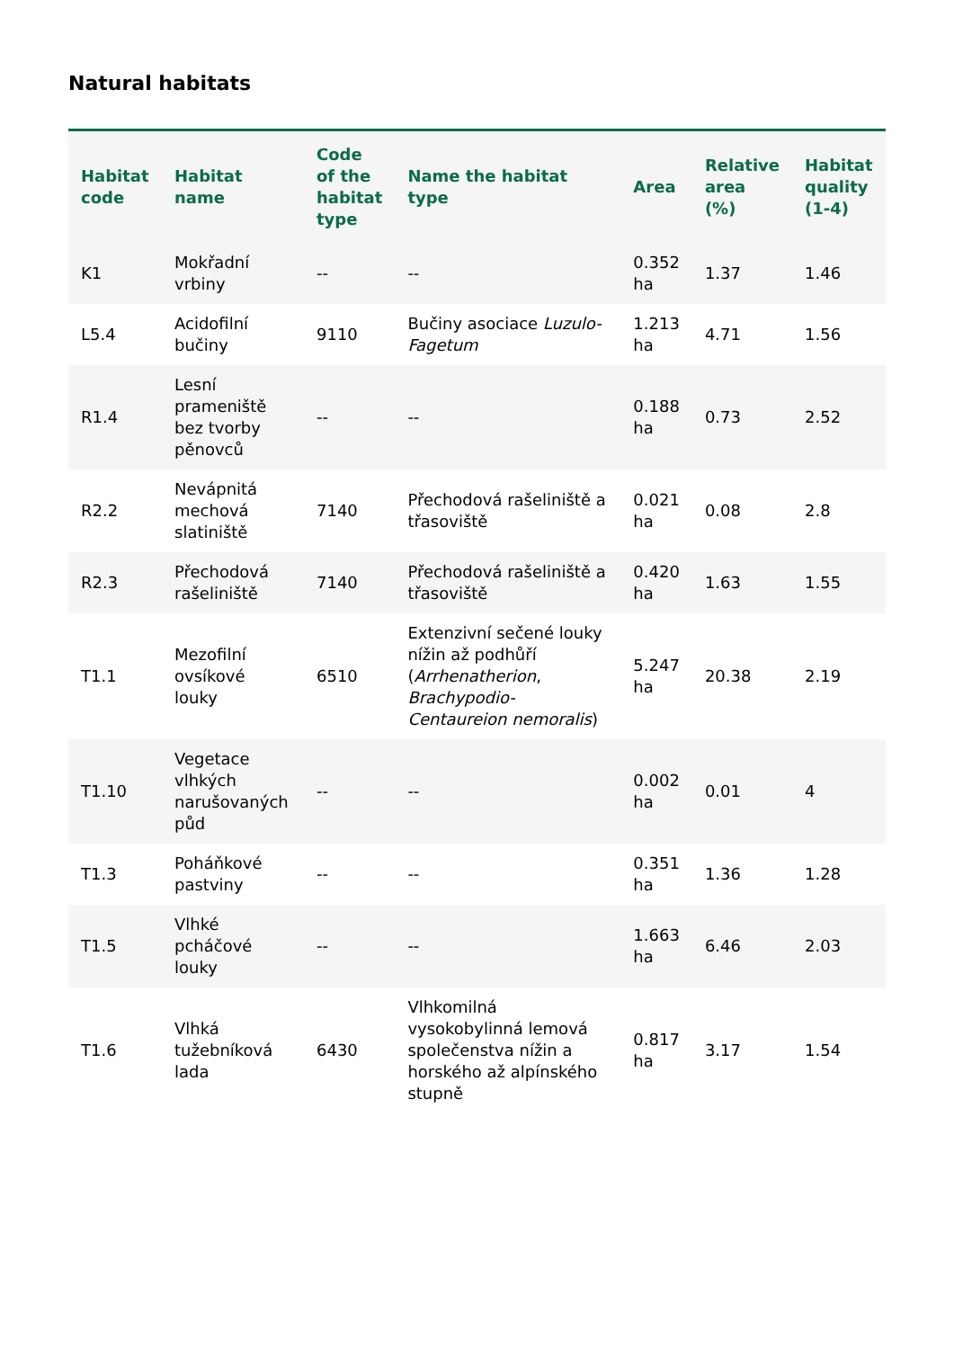Natural habitats
| Habitat code | Habitat name | Code of the habitat type | Name the habitat type | Area | Relative area (%) | Habitat quality (1-4) |
| --- | --- | --- | --- | --- | --- | --- |
| K1 | Mokřadní vrbiny | -- | -- | 0.352 ha | 1.37 | 1.46 |
| L5.4 | Acidofilní bučiny | 9110 | Bučiny asociace Luzulo-Fagetum | 1.213 ha | 4.71 | 1.56 |
| R1.4 | Lesní prameniště bez tvorby pěnovců | -- | -- | 0.188 ha | 0.73 | 2.52 |
| R2.2 | Nevápnitá mechová slatiniště | 7140 | Přechodová rašeliniště a třasoviště | 0.021 ha | 0.08 | 2.8 |
| R2.3 | Přechodová rašeliniště | 7140 | Přechodová rašeliniště a třasoviště | 0.420 ha | 1.63 | 1.55 |
| T1.1 | Mezofilní ovsíkové louky | 6510 | Extenzivní sečené louky nížin až podhůří ( Arrhenatherion , Brachypodio-Centaureion nemoralis ) | 5.247 ha | 20.38 | 2.19 |
| T1.10 | Vegetace vlhkých narušovaných půd | -- | -- | 0.002 ha | 0.01 | 4 |
| T1.3 | Poháňkové pastviny | -- | -- | 0.351 ha | 1.36 | 1.28 |
| T1.5 | Vlhké pcháčové louky | -- | -- | 1.663 ha | 6.46 | 2.03 |
| T1.6 | Vlhká tužebníková lada | 6430 | Vlhkomilná vysokobylinná lemová společenstva nížin a horského až alpínského stupně | 0.817 ha | 3.17 | 1.54 |